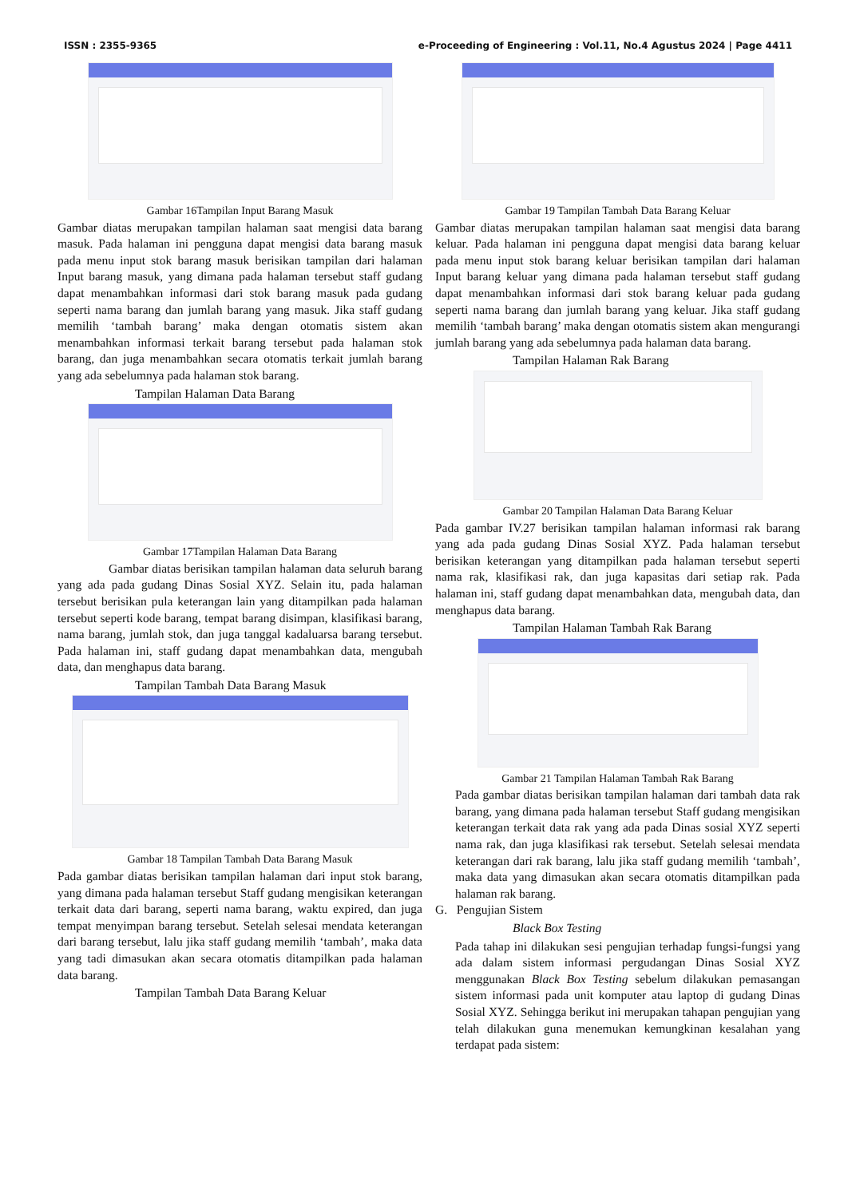ISSN : 2355-9365 e-Proceeding of Engineering : Vol.11, No.4 Agustus 2024 | Page 4411
Gambar 16Tampilan Input Barang Masuk
Gambar diatas merupakan tampilan halaman saat mengisi data barang masuk. Pada halaman ini pengguna dapat mengisi data barang masuk pada menu input stok barang masuk berisikan tampilan dari halaman Input barang masuk, yang dimana pada halaman tersebut staff gudang dapat menambahkan informasi dari stok barang masuk pada gudang seperti nama barang dan jumlah barang yang masuk. Jika staff gudang memilih ‘tambah barang’ maka dengan otomatis sistem akan menambahkan informasi terkait barang tersebut pada halaman stok barang, dan juga menambahkan secara otomatis terkait jumlah barang yang ada sebelumnya pada halaman stok barang.
Tampilan Halaman Data Barang
Gambar 17Tampilan Halaman Data Barang
Gambar diatas berisikan tampilan halaman data seluruh barang yang ada pada gudang Dinas Sosial XYZ. Selain itu, pada halaman tersebut berisikan pula keterangan lain yang ditampilkan pada halaman tersebut seperti kode barang, tempat barang disimpan, klasifikasi barang, nama barang, jumlah stok, dan juga tanggal kadaluarsa barang tersebut. Pada halaman ini, staff gudang dapat menambahkan data, mengubah data, dan menghapus data barang.
Tampilan Tambah Data Barang Masuk
Gambar 18 Tampilan Tambah Data Barang Masuk
Pada gambar diatas berisikan tampilan halaman dari input stok barang, yang dimana pada halaman tersebut Staff gudang mengisikan keterangan terkait data dari barang, seperti nama barang, waktu expired, dan juga tempat menyimpan barang tersebut. Setelah selesai mendata keterangan dari barang tersebut, lalu jika staff gudang memilih ‘tambah’, maka data yang tadi dimasukan akan secara otomatis ditampilkan pada halaman data barang.
Tampilan Tambah Data Barang Keluar
Gambar 19 Tampilan Tambah Data Barang Keluar
Gambar diatas merupakan tampilan halaman saat mengisi data barang keluar. Pada halaman ini pengguna dapat mengisi data barang keluar pada menu input stok barang keluar berisikan tampilan dari halaman Input barang keluar yang dimana pada halaman tersebut staff gudang dapat menambahkan informasi dari stok barang keluar pada gudang seperti nama barang dan jumlah barang yang keluar. Jika staff gudang memilih ‘tambah barang’ maka dengan otomatis sistem akan mengurangi jumlah barang yang ada sebelumnya pada halaman data barang.
Tampilan Halaman Rak Barang
Gambar 20 Tampilan Halaman Data Barang Keluar
Pada gambar IV.27 berisikan tampilan halaman informasi rak barang yang ada pada gudang Dinas Sosial XYZ. Pada halaman tersebut berisikan keterangan yang ditampilkan pada halaman tersebut seperti nama rak, klasifikasi rak, dan juga kapasitas dari setiap rak. Pada halaman ini, staff gudang dapat menambahkan data, mengubah data, dan menghapus data barang.
Tampilan Halaman Tambah Rak Barang
Gambar 21 Tampilan Halaman Tambah Rak Barang
Pada gambar diatas berisikan tampilan halaman dari tambah data rak barang, yang dimana pada halaman tersebut Staff gudang mengisikan keterangan terkait data rak yang ada pada Dinas sosial XYZ seperti nama rak, dan juga klasifikasi rak tersebut. Setelah selesai mendata keterangan dari rak barang, lalu jika staff gudang memilih ‘tambah’, maka data yang dimasukan akan secara otomatis ditampilkan pada halaman rak barang.
G. Pengujian Sistem
Black Box Testing
Pada tahap ini dilakukan sesi pengujian terhadap fungsi-fungsi yang ada dalam sistem informasi pergudangan Dinas Sosial XYZ menggunakan Black Box Testing sebelum dilakukan pemasangan sistem informasi pada unit komputer atau laptop di gudang Dinas Sosial XYZ. Sehingga berikut ini merupakan tahapan pengujian yang telah dilakukan guna menemukan kemungkinan kesalahan yang terdapat pada sistem: